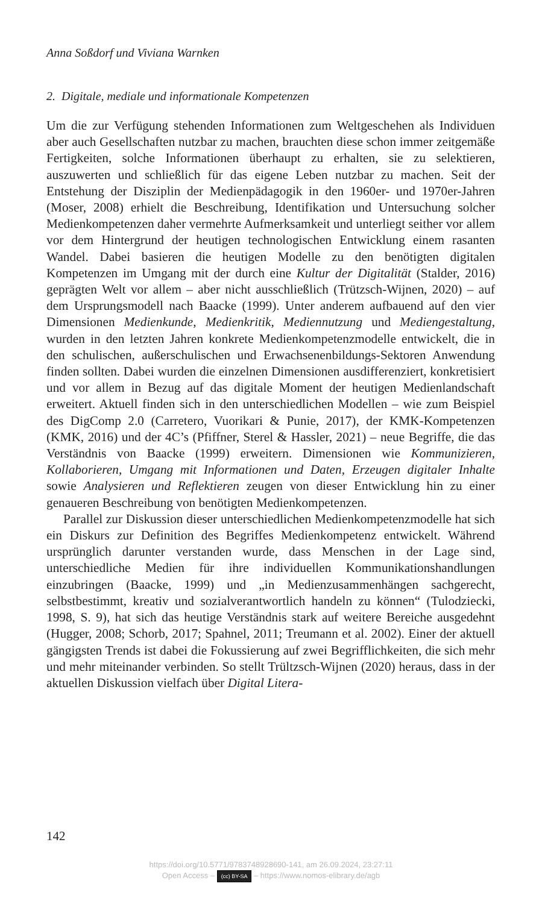Anna Soßdorf und Viviana Warnken
2. Digitale, mediale und informationale Kompetenzen
Um die zur Verfügung stehenden Informationen zum Weltgeschehen als Individuen aber auch Gesellschaften nutzbar zu machen, brauchten diese schon immer zeitgemäße Fertigkeiten, solche Informationen überhaupt zu erhalten, sie zu selektieren, auszuwerten und schließlich für das eigene Leben nutzbar zu machen. Seit der Entstehung der Disziplin der Medienpädagogik in den 1960er- und 1970er-Jahren (Moser, 2008) erhielt die Beschreibung, Identifikation und Untersuchung solcher Medienkompetenzen daher vermehrte Aufmerksamkeit und unterliegt seither vor allem vor dem Hintergrund der heutigen technologischen Entwicklung einem rasanten Wandel. Dabei basieren die heutigen Modelle zu den benötigten digitalen Kompetenzen im Umgang mit der durch eine Kultur der Digitalität (Stalder, 2016) geprägten Welt vor allem – aber nicht ausschließlich (Trützsch-Wijnen, 2020) – auf dem Ursprungsmodell nach Baacke (1999). Unter anderem aufbauend auf den vier Dimensionen Medienkunde, Medienkritik, Mediennutzung und Mediengestaltung, wurden in den letzten Jahren konkrete Medienkompetenzmodelle entwickelt, die in den schulischen, außerschulischen und Erwachsenenbildungs-Sektoren Anwendung finden sollten. Dabei wurden die einzelnen Dimensionen ausdifferenziert, konkretisiert und vor allem in Bezug auf das digitale Moment der heutigen Medienlandschaft erweitert. Aktuell finden sich in den unterschiedlichen Modellen – wie zum Beispiel des DigComp 2.0 (Carretero, Vuorikari & Punie, 2017), der KMK-Kompetenzen (KMK, 2016) und der 4C’s (Pfiffner, Sterel & Hassler, 2021) – neue Begriffe, die das Verständnis von Baacke (1999) erweitern. Dimensionen wie Kommunizieren, Kollaborieren, Umgang mit Informationen und Daten, Erzeugen digitaler Inhalte sowie Analysieren und Reflektieren zeugen von dieser Entwicklung hin zu einer genaueren Beschreibung von benötigten Medienkompetenzen.
Parallel zur Diskussion dieser unterschiedlichen Medienkompetenzmodelle hat sich ein Diskurs zur Definition des Begriffes Medienkompetenz entwickelt. Während ursprünglich darunter verstanden wurde, dass Menschen in der Lage sind, unterschiedliche Medien für ihre individuellen Kommunikationshandlungen einzubringen (Baacke, 1999) und „in Medienzusammenhängen sachgerecht, selbstbestimmt, kreativ und sozialverantwortlich handeln zu können“ (Tulodziecki, 1998, S. 9), hat sich das heutige Verständnis stark auf weitere Bereiche ausgedehnt (Hugger, 2008; Schorb, 2017; Spahnel, 2011; Treumann et al. 2002). Einer der aktuell gängigsten Trends ist dabei die Fokussierung auf zwei Begrifflichkeiten, die sich mehr und mehr miteinander verbinden. So stellt Trültzsch-Wijnen (2020) heraus, dass in der aktuellen Diskussion vielfach über Digital Litera-
142
https://doi.org/10.5771/9783748928690-141, am 26.09.2024, 23:27:11
Open Access – (cc) BY-SA – https://www.nomos-elibrary.de/agb